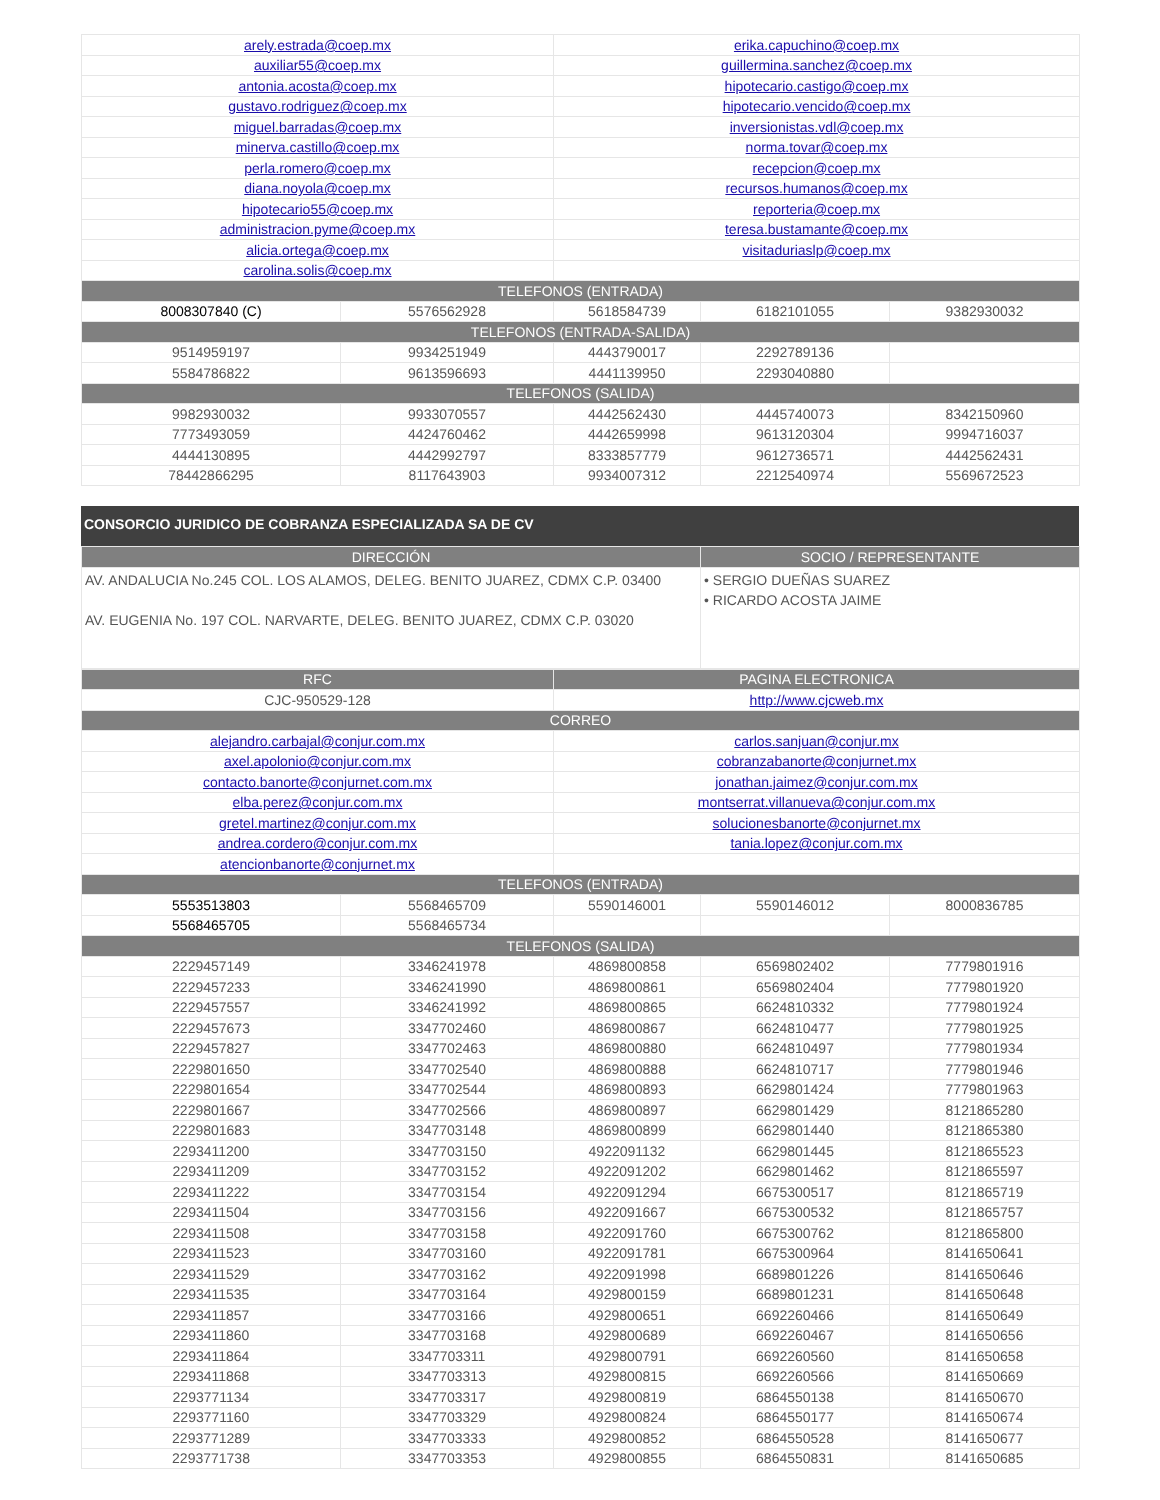| arely.estrada@coep.mx | | erika.capuchino@coep.mx | | |
| auxiliar55@coep.mx | | guillermina.sanchez@coep.mx | | |
| antonia.acosta@coep.mx | | hipotecario.castigo@coep.mx | | |
| gustavo.rodriguez@coep.mx | | hipotecario.vencido@coep.mx | | |
| miguel.barradas@coep.mx | | inversionistas.vdl@coep.mx | | |
| minerva.castillo@coep.mx | | norma.tovar@coep.mx | | |
| perla.romero@coep.mx | | recepcion@coep.mx | | |
| diana.noyola@coep.mx | | recursos.humanos@coep.mx | | |
| hipotecario55@coep.mx | | reporteria@coep.mx | | |
| administracion.pyme@coep.mx | | teresa.bustamante@coep.mx | | |
| alicia.ortega@coep.mx | | visitaduriaslp@coep.mx | | |
| carolina.solis@coep.mx | | | | |
| TELEFONOS (ENTRADA) | | | | |
| 8008307840 (C) | 5576562928 | 5618584739 | 6182101055 | 9382930032 |
| TELEFONOS (ENTRADA-SALIDA) | | | | |
| 9514959197 | 9934251949 | 4443790017 | 2292789136 | |
| 5584786822 | 9613596693 | 4441139950 | 2293040880 | |
| TELEFONOS (SALIDA) | | | | |
| 9982930032 | 9933070557 | 4442562430 | 4445740073 | 8342150960 |
| 7773493059 | 4424760462 | 4442659998 | 9613120304 | 9994716037 |
| 4444130895 | 4442992797 | 8333857779 | 9612736571 | 4442562431 |
| 78442866295 | 8117643903 | 9934007312 | 2212540974 | 5569672523 |
CONSORCIO JURIDICO DE COBRANZA ESPECIALIZADA SA DE CV
| DIRECCIÓN | SOCIO / REPRESENTANTE |
| --- | --- |
| AV. ANDALUCIA No.245 COL. LOS ALAMOS, DELEG. BENITO JUAREZ, CDMX C.P. 03400 AV. EUGENIA No. 197 COL. NARVARTE, DELEG. BENITO JUAREZ, CDMX C.P. 03020 | • SERGIO DUEÑAS SUAREZ • RICARDO ACOSTA JAIME |
| RFC | | PAGINA ELECTRONICA | | |
| --- | --- | --- | --- | --- |
| CJC-950529-128 | | http://www.cjcweb.mx | | |
| CORREO | | | | |
| alejandro.carbajal@conjur.com.mx | | carlos.sanjuan@conjur.mx | | |
| axel.apolonio@conjur.com.mx | | cobranzabanorte@conjurnet.mx | | |
| contacto.banorte@conjurnet.com.mx | | jonathan.jaimez@conjur.com.mx | | |
| elba.perez@conjur.com.mx | | montserrat.villanueva@conjur.com.mx | | |
| gretel.martinez@conjur.com.mx | | solucionesbanorte@conjurnet.mx | | |
| andrea.cordero@conjur.com.mx | | tania.lopez@conjur.com.mx | | |
| atencionbanorte@conjurnet.mx | | | | |
| TELEFONOS (ENTRADA) | | | | |
| 5553513803 | 5568465709 | 5590146001 | 5590146012 | 8000836785 |
| 5568465705 | 5568465734 | | | |
| TELEFONOS (SALIDA) | | | | |
| 2229457149 | 3346241978 | 4869800858 | 6569802402 | 7779801916 |
| 2229457233 | 3346241990 | 4869800861 | 6569802404 | 7779801920 |
| 2229457557 | 3346241992 | 4869800865 | 6624810332 | 7779801924 |
| 2229457673 | 3347702460 | 4869800867 | 6624810477 | 7779801925 |
| 2229457827 | 3347702463 | 4869800880 | 6624810497 | 7779801934 |
| 2229801650 | 3347702540 | 4869800888 | 6624810717 | 7779801946 |
| 2229801654 | 3347702544 | 4869800893 | 6629801424 | 7779801963 |
| 2229801667 | 3347702566 | 4869800897 | 6629801429 | 8121865280 |
| 2229801683 | 3347703148 | 4869800899 | 6629801440 | 8121865380 |
| 2293411200 | 3347703150 | 4922091132 | 6629801445 | 8121865523 |
| 2293411209 | 3347703152 | 4922091202 | 6629801462 | 8121865597 |
| 2293411222 | 3347703154 | 4922091294 | 6675300517 | 8121865719 |
| 2293411504 | 3347703156 | 4922091667 | 6675300532 | 8121865757 |
| 2293411508 | 3347703158 | 4922091760 | 6675300762 | 8121865800 |
| 2293411523 | 3347703160 | 4922091781 | 6675300964 | 8141650641 |
| 2293411529 | 3347703162 | 4922091998 | 6689801226 | 8141650646 |
| 2293411535 | 3347703164 | 4929800159 | 6689801231 | 8141650648 |
| 2293411857 | 3347703166 | 4929800651 | 6692260466 | 8141650649 |
| 2293411860 | 3347703168 | 4929800689 | 6692260467 | 8141650656 |
| 2293411864 | 3347703311 | 4929800791 | 6692260560 | 8141650658 |
| 2293411868 | 3347703313 | 4929800815 | 6692260566 | 8141650669 |
| 2293771134 | 3347703317 | 4929800819 | 6864550138 | 8141650670 |
| 2293771160 | 3347703329 | 4929800824 | 6864550177 | 8141650674 |
| 2293771289 | 3347703333 | 4929800852 | 6864550528 | 8141650677 |
| 2293771738 | 3347703353 | 4929800855 | 6864550831 | 8141650685 |